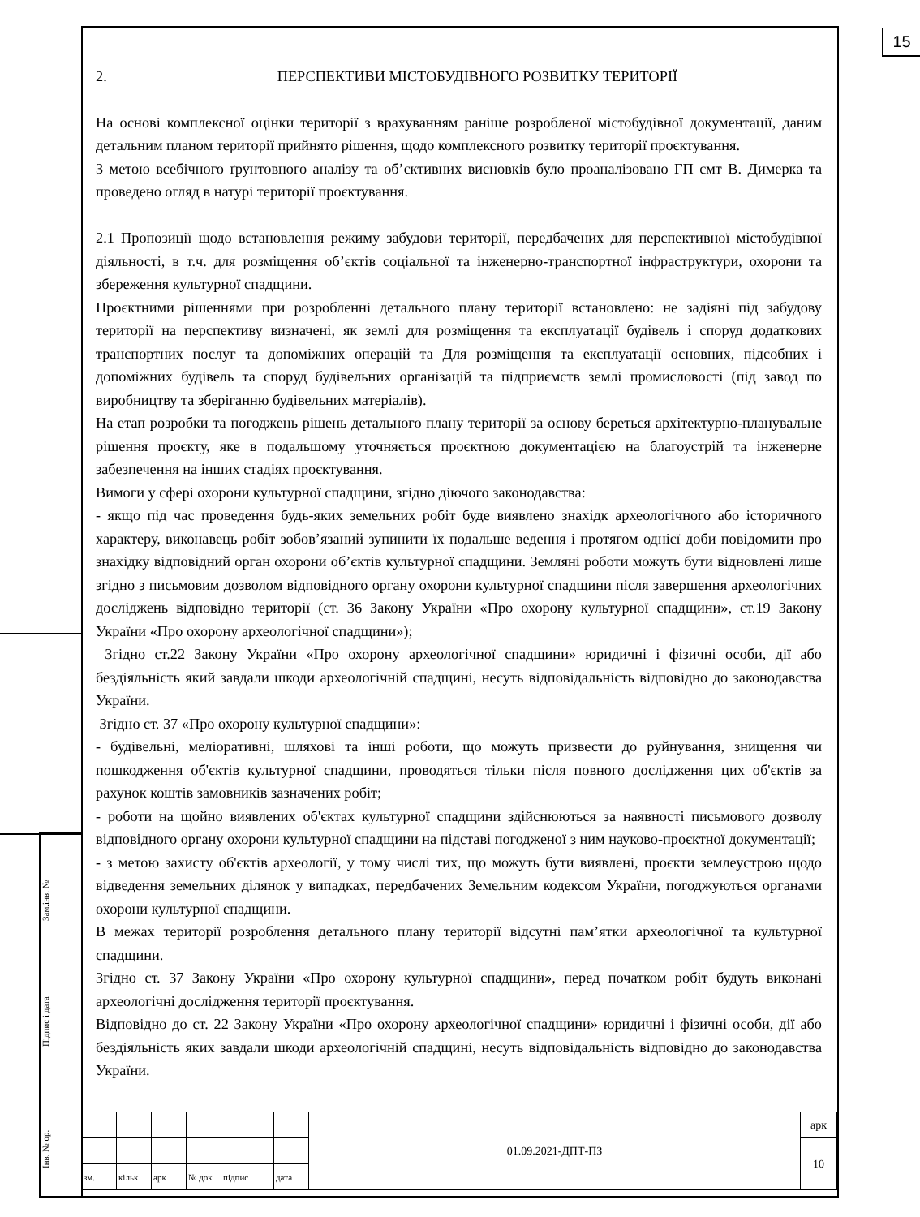15
2. ПЕРСПЕКТИВИ МІСТОБУДІВНОГО РОЗВИТКУ ТЕРИТОРІЇ
На основі комплексної оцінки території з врахуванням раніше розробленої містобудівної документації, даним детальним планом території прийнято рішення, щодо комплексного розвитку території проєктування.
З метою всебічного ґрунтовного аналізу та об’єктивних висновків було проаналізовано ГП смт В. Димерка та проведено огляд в натурі території проєктування.
2.1 Пропозиції щодо встановлення режиму забудови території, передбачених для перспективної містобудівної діяльності, в т.ч. для розміщення об’єктів соціальної та інженерно-транспортної інфраструктури, охорони та збереження культурної спадщини.
Проєктними рішеннями при розробленні детального плану території встановлено: не задіяні під забудову території на перспективу визначені, як землі для розміщення та експлуатації будівель і споруд додаткових транспортних послуг та допоміжних операцій та Для розміщення та експлуатації основних, підсобних і допоміжних будівель та споруд будівельних організацій та підприємств землі промисловості (під завод по виробництву та зберіганню будівельних матеріалів).
На етап розробки та погоджень рішень детального плану території за основу береться архітектурно-планувальне рішення проєкту, яке в подальшому уточняється проєктною документацією на благоустрій та інженерне забезпечення на інших стадіях проєктування.
Вимоги у сфері охорони культурної спадщини, згідно діючого законодавства:
- якщо під час проведення будь-яких земельних робіт буде виявлено знахідк археологічного або історичного характеру, виконавець робіт зобов’язаний зупинити їх подальше ведення і протягом однієї доби повідомити про знахідку відповідний орган охорони об’єктів культурної спадщини. Земляні роботи можуть бути відновлені лише згідно з письмовим дозволом відповідного органу охорони культурної спадщини після завершення археологічних досліджень відповідно території (ст. 36 Закону України «Про охорону культурної спадщини», ст.19 Закону України «Про охорону археологічної спадщини»);
Згідно ст.22 Закону України «Про охорону археологічної спадщини» юридичні і фізичні особи, дії або бездіяльність який завдали шкоди археологічній спадщині, несуть відповідальність відповідно до законодавства України.
Згідно ст. 37 «Про охорону культурної спадщини»:
- будівельні, меліоративні, шляхові та інші роботи, що можуть призвести до руйнування, знищення чи пошкодження об'єктів культурної спадщини, проводяться тільки після повного дослідження цих об'єктів за рахунок коштів замовників зазначених робіт;
- роботи на щойно виявлених об'єктах культурної спадщини здійснюються за наявності письмового дозволу відповідного органу охорони культурної спадщини на підставі погодженої з ним науково-проєктної документації;
- з метою захисту об'єктів археології, у тому числі тих, що можуть бути виявлені, проєкти землеустрою щодо відведення земельних ділянок у випадках, передбачених Земельним кодексом України, погоджуються органами охорони культурної спадщини.
В межах території розроблення детального плану території відсутні пам’ятки археологічної та культурної спадщини.
Згідно ст. 37 Закону України «Про охорону культурної спадщини», перед початком робіт будуть виконані археологічні дослідження території проєктування.
Відповідно до ст. 22 Закону України «Про охорону археологічної спадщини» юридичні і фізичні особи, дії або бездіяльність яких завдали шкоди археологічній спадщині, несуть відповідальність відповідно до законодавства України.
Зам.інв. №
Підпис і дата
Інв. № ор.
| | | | | | | 01.09.2021-ДПТ-ПЗ | арк |
| | | | | | | | 10 |
| зм. | кільк | арк | № док | підпис | дата | | |